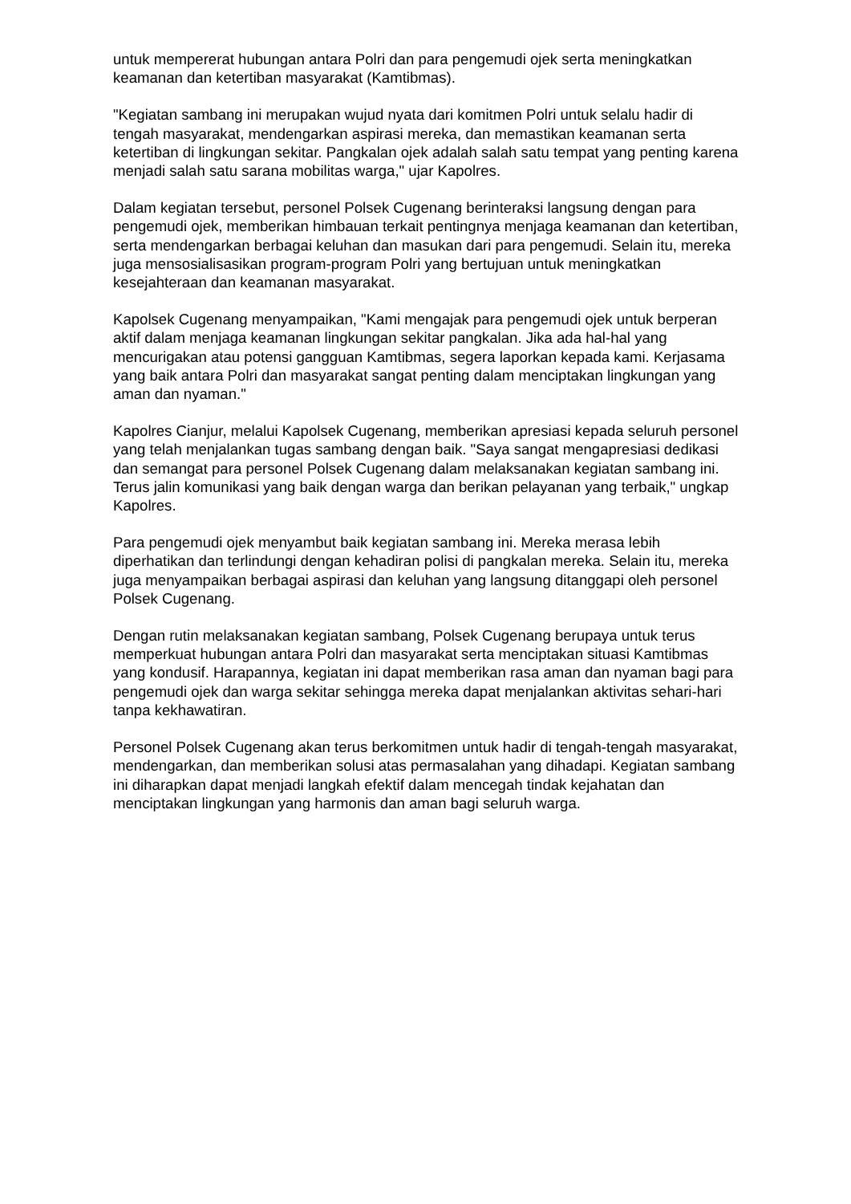untuk mempererat hubungan antara Polri dan para pengemudi ojek serta meningkatkan keamanan dan ketertiban masyarakat (Kamtibmas).
"Kegiatan sambang ini merupakan wujud nyata dari komitmen Polri untuk selalu hadir di tengah masyarakat, mendengarkan aspirasi mereka, dan memastikan keamanan serta ketertiban di lingkungan sekitar. Pangkalan ojek adalah salah satu tempat yang penting karena menjadi salah satu sarana mobilitas warga," ujar Kapolres.
Dalam kegiatan tersebut, personel Polsek Cugenang berinteraksi langsung dengan para pengemudi ojek, memberikan himbauan terkait pentingnya menjaga keamanan dan ketertiban, serta mendengarkan berbagai keluhan dan masukan dari para pengemudi. Selain itu, mereka juga mensosialisasikan program-program Polri yang bertujuan untuk meningkatkan kesejahteraan dan keamanan masyarakat.
Kapolsek Cugenang menyampaikan, "Kami mengajak para pengemudi ojek untuk berperan aktif dalam menjaga keamanan lingkungan sekitar pangkalan. Jika ada hal-hal yang mencurigakan atau potensi gangguan Kamtibmas, segera laporkan kepada kami. Kerjasama yang baik antara Polri dan masyarakat sangat penting dalam menciptakan lingkungan yang aman dan nyaman."
Kapolres Cianjur, melalui Kapolsek Cugenang, memberikan apresiasi kepada seluruh personel yang telah menjalankan tugas sambang dengan baik. "Saya sangat mengapresiasi dedikasi dan semangat para personel Polsek Cugenang dalam melaksanakan kegiatan sambang ini. Terus jalin komunikasi yang baik dengan warga dan berikan pelayanan yang terbaik," ungkap Kapolres.
Para pengemudi ojek menyambut baik kegiatan sambang ini. Mereka merasa lebih diperhatikan dan terlindungi dengan kehadiran polisi di pangkalan mereka. Selain itu, mereka juga menyampaikan berbagai aspirasi dan keluhan yang langsung ditanggapi oleh personel Polsek Cugenang.
Dengan rutin melaksanakan kegiatan sambang, Polsek Cugenang berupaya untuk terus memperkuat hubungan antara Polri dan masyarakat serta menciptakan situasi Kamtibmas yang kondusif. Harapannya, kegiatan ini dapat memberikan rasa aman dan nyaman bagi para pengemudi ojek dan warga sekitar sehingga mereka dapat menjalankan aktivitas sehari-hari tanpa kekhawatiran.
Personel Polsek Cugenang akan terus berkomitmen untuk hadir di tengah-tengah masyarakat, mendengarkan, dan memberikan solusi atas permasalahan yang dihadapi. Kegiatan sambang ini diharapkan dapat menjadi langkah efektif dalam mencegah tindak kejahatan dan menciptakan lingkungan yang harmonis dan aman bagi seluruh warga.